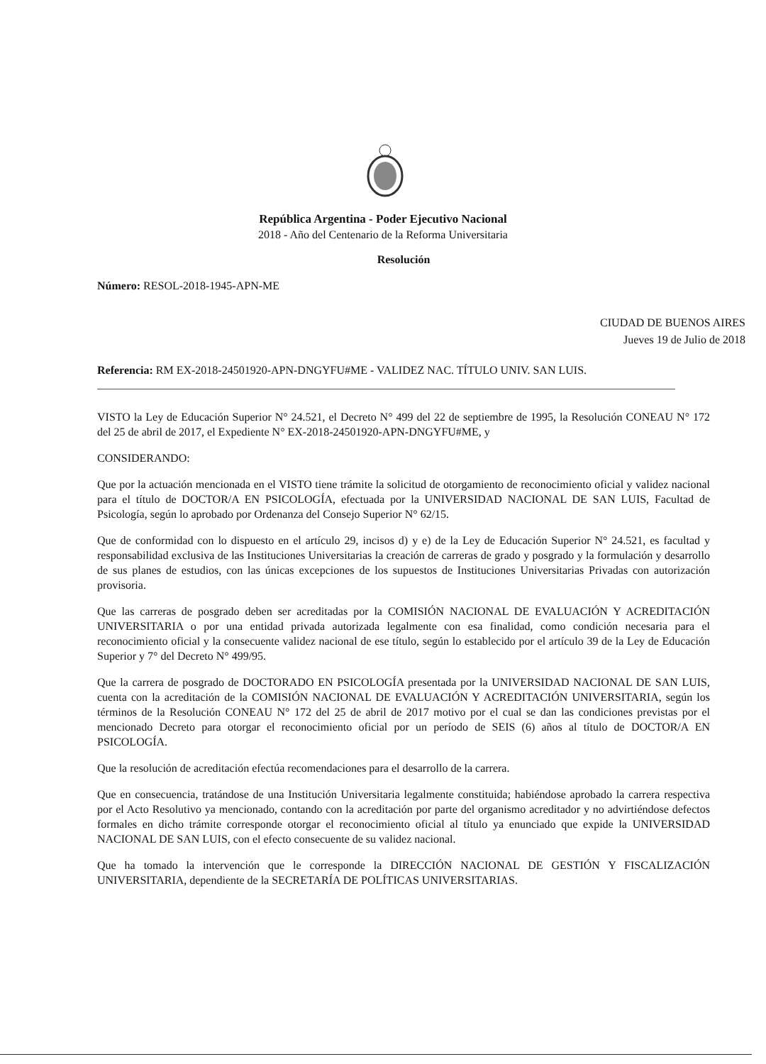República Argentina - Poder Ejecutivo Nacional
2018 - Año del Centenario de la Reforma Universitaria
Resolución
Número: RESOL-2018-1945-APN-ME
CIUDAD DE BUENOS AIRES
Jueves 19 de Julio de 2018
Referencia: RM EX-2018-24501920-APN-DNGYFU#ME - VALIDEZ NAC. TÍTULO UNIV. SAN LUIS.
VISTO la Ley de Educación Superior N° 24.521, el Decreto N° 499 del 22 de septiembre de 1995, la Resolución CONEAU N° 172 del 25 de abril de 2017, el Expediente N° EX-2018-24501920-APN-DNGYFU#ME, y
CONSIDERANDO:
Que por la actuación mencionada en el VISTO tiene trámite la solicitud de otorgamiento de reconocimiento oficial y validez nacional para el título de DOCTOR/A EN PSICOLOGÍA, efectuada por la UNIVERSIDAD NACIONAL DE SAN LUIS, Facultad de Psicología, según lo aprobado por Ordenanza del Consejo Superior N° 62/15.
Que de conformidad con lo dispuesto en el artículo 29, incisos d) y e) de la Ley de Educación Superior N° 24.521, es facultad y responsabilidad exclusiva de las Instituciones Universitarias la creación de carreras de grado y posgrado y la formulación y desarrollo de sus planes de estudios, con las únicas excepciones de los supuestos de Instituciones Universitarias Privadas con autorización provisoria.
Que las carreras de posgrado deben ser acreditadas por la COMISIÓN NACIONAL DE EVALUACIÓN Y ACREDITACIÓN UNIVERSITARIA o por una entidad privada autorizada legalmente con esa finalidad, como condición necesaria para el reconocimiento oficial y la consecuente validez nacional de ese título, según lo establecido por el artículo 39 de la Ley de Educación Superior y 7° del Decreto N° 499/95.
Que la carrera de posgrado de DOCTORADO EN PSICOLOGÍA presentada por la UNIVERSIDAD NACIONAL DE SAN LUIS, cuenta con la acreditación de la COMISIÓN NACIONAL DE EVALUACIÓN Y ACREDITACIÓN UNIVERSITARIA, según los términos de la Resolución CONEAU N° 172 del 25 de abril de 2017 motivo por el cual se dan las condiciones previstas por el mencionado Decreto para otorgar el reconocimiento oficial por un período de SEIS (6) años al título de DOCTOR/A EN PSICOLOGÍA.
Que la resolución de acreditación efectúa recomendaciones para el desarrollo de la carrera.
Que en consecuencia, tratándose de una Institución Universitaria legalmente constituida; habiéndose aprobado la carrera respectiva por el Acto Resolutivo ya mencionado, contando con la acreditación por parte del organismo acreditador y no advirtiéndose defectos formales en dicho trámite corresponde otorgar el reconocimiento oficial al título ya enunciado que expide la UNIVERSIDAD NACIONAL DE SAN LUIS, con el efecto consecuente de su validez nacional.
Que ha tomado la intervención que le corresponde la DIRECCIÓN NACIONAL DE GESTIÓN Y FISCALIZACIÓN UNIVERSITARIA, dependiente de la SECRETARÍA DE POLÍTICAS UNIVERSITARIAS.